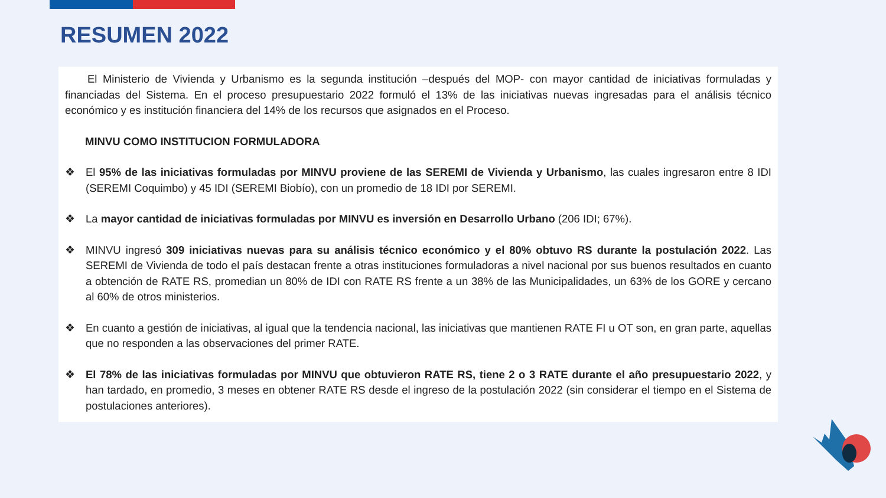RESUMEN 2022
El Ministerio de Vivienda y Urbanismo es la segunda institución –después del MOP- con mayor cantidad de iniciativas formuladas y financiadas del Sistema. En el proceso presupuestario 2022 formuló el 13% de las iniciativas nuevas ingresadas para el análisis técnico económico y es institución financiera del 14% de los recursos que asignados en el Proceso.
MINVU COMO INSTITUCION FORMULADORA
❖ El 95% de las iniciativas formuladas por MINVU proviene de las SEREMI de Vivienda y Urbanismo, las cuales ingresaron entre 8 IDI (SEREMI Coquimbo) y 45 IDI (SEREMI Biobío), con un promedio de 18 IDI por SEREMI.
❖ La mayor cantidad de iniciativas formuladas por MINVU es inversión en Desarrollo Urbano (206 IDI; 67%).
❖ MINVU ingresó 309 iniciativas nuevas para su análisis técnico económico y el 80% obtuvo RS durante la postulación 2022. Las SEREMI de Vivienda de todo el país destacan frente a otras instituciones formuladoras a nivel nacional por sus buenos resultados en cuanto a obtención de RATE RS, promedian un 80% de IDI con RATE RS frente a un 38% de las Municipalidades, un 63% de los GORE y cercano al 60% de otros ministerios.
❖ En cuanto a gestión de iniciativas, al igual que la tendencia nacional, las iniciativas que mantienen RATE FI u OT son, en gran parte, aquellas que no responden a las observaciones del primer RATE.
❖ El 78% de las iniciativas formuladas por MINVU que obtuvieron RATE RS, tiene 2 o 3 RATE durante el año presupuestario 2022, y han tardado, en promedio, 3 meses en obtener RATE RS desde el ingreso de la postulación 2022 (sin considerar el tiempo en el Sistema de postulaciones anteriores).